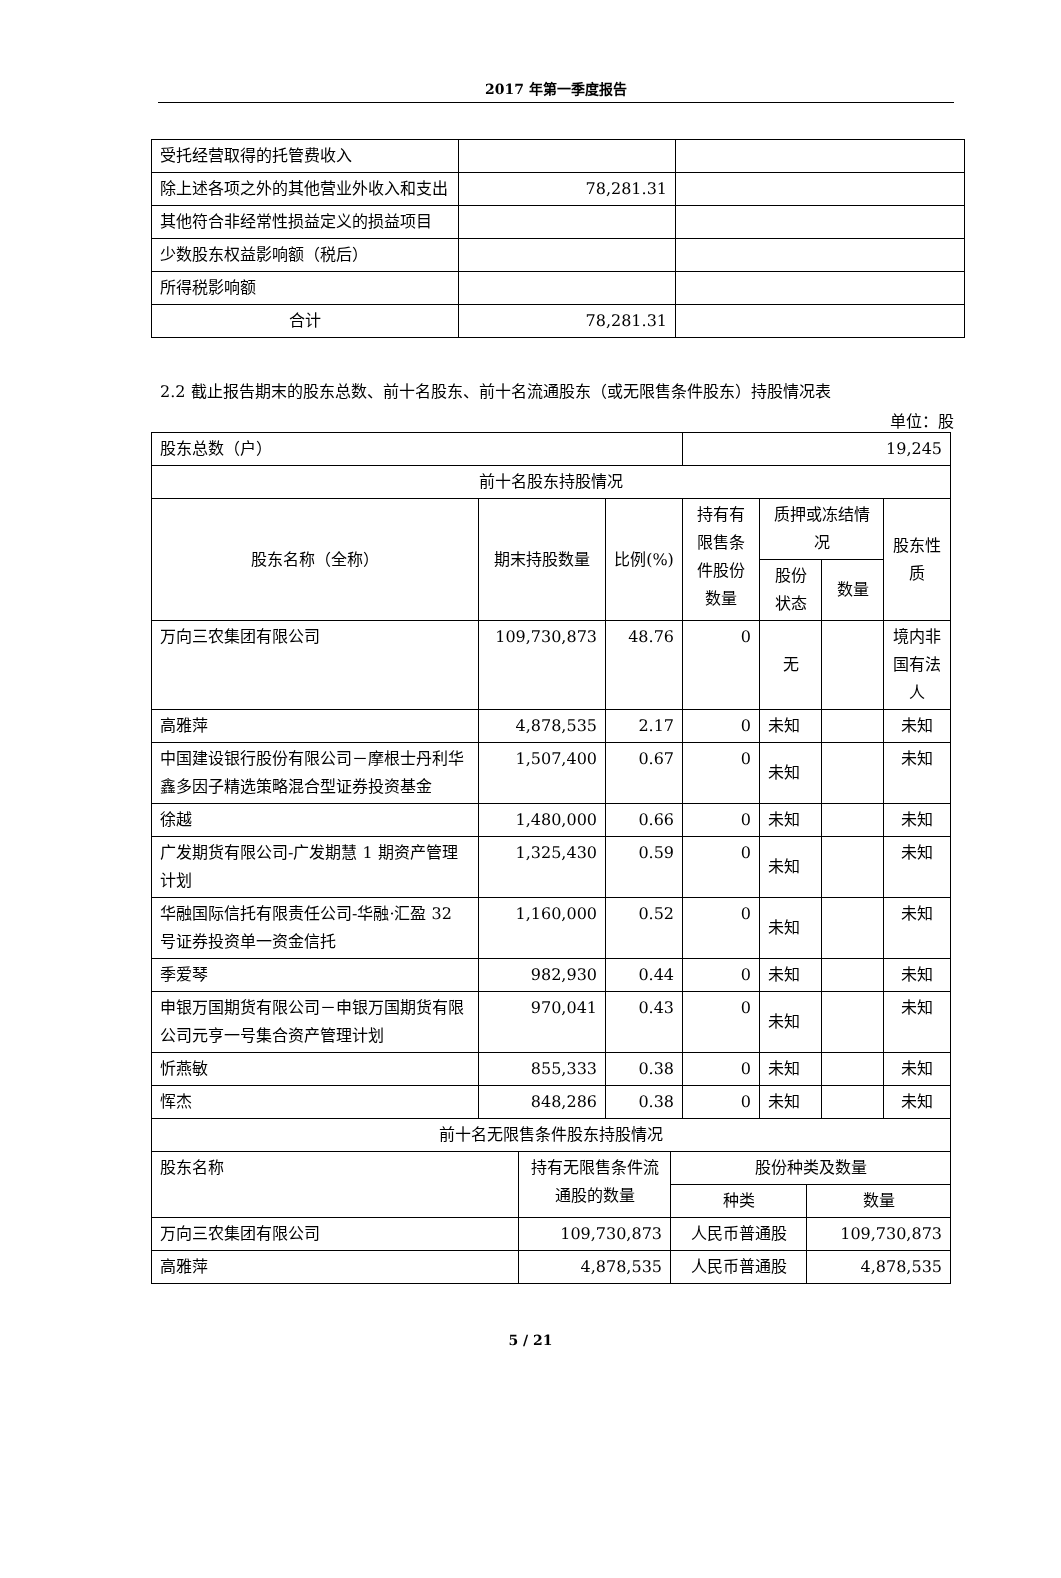2017 年第一季度报告
| 受托经营取得的托管费收入 | | |
| 除上述各项之外的其他营业外收入和支出 | 78,281.31 | |
| 其他符合非经常性损益定义的损益项目 | | |
| 少数股东权益影响额（税后） | | |
| 所得税影响额 | | |
| 合计 | 78,281.31 | |
2.2 截止报告期末的股东总数、前十名股东、前十名流通股东（或无限售条件股东）持股情况表
单位：股
| 股东总数（户） | | | 19,245 | | | |
| 前十名股东持股情况 | | | | | | |
| 股东名称（全称） | 期末持股数量 | 比例(%) | 持有有限售条件股份数量 | 质押或冻结情况 | | 股东性质 |
| | | | | 股份状态 | 数量 | |
| 万向三农集团有限公司 | 109,730,873 | 48.76 | 0 | 无 | | 境内非国有法人 |
| 高雅萍 | 4,878,535 | 2.17 | 0 | 未知 | | 未知 |
| 中国建设银行股份有限公司－摩根士丹利华鑫多因子精选策略混合型证券投资基金 | 1,507,400 | 0.67 | 0 | 未知 | | 未知 |
| 徐越 | 1,480,000 | 0.66 | 0 | 未知 | | 未知 |
| 广发期货有限公司-广发期慧 1 期资产管理计划 | 1,325,430 | 0.59 | 0 | 未知 | | 未知 |
| 华融国际信托有限责任公司-华融·汇盈 32 号证券投资单一资金信托 | 1,160,000 | 0.52 | 0 | 未知 | | 未知 |
| 季爱琴 | 982,930 | 0.44 | 0 | 未知 | | 未知 |
| 申银万国期货有限公司－申银万国期货有限公司元亨一号集合资产管理计划 | 970,041 | 0.43 | 0 | 未知 | | 未知 |
| 忻燕敏 | 855,333 | 0.38 | 0 | 未知 | | 未知 |
| 恽杰 | 848,286 | 0.38 | 0 | 未知 | | 未知 |
| 前十名无限售条件股东持股情况 | | | |
| 股东名称 | 持有无限售条件流通股的数量 | 股份种类及数量 | |
| | | 种类 | 数量 |
| 万向三农集团有限公司 | 109,730,873 | 人民币普通股 | 109,730,873 |
| 高雅萍 | 4,878,535 | 人民币普通股 | 4,878,535 |
5 / 21